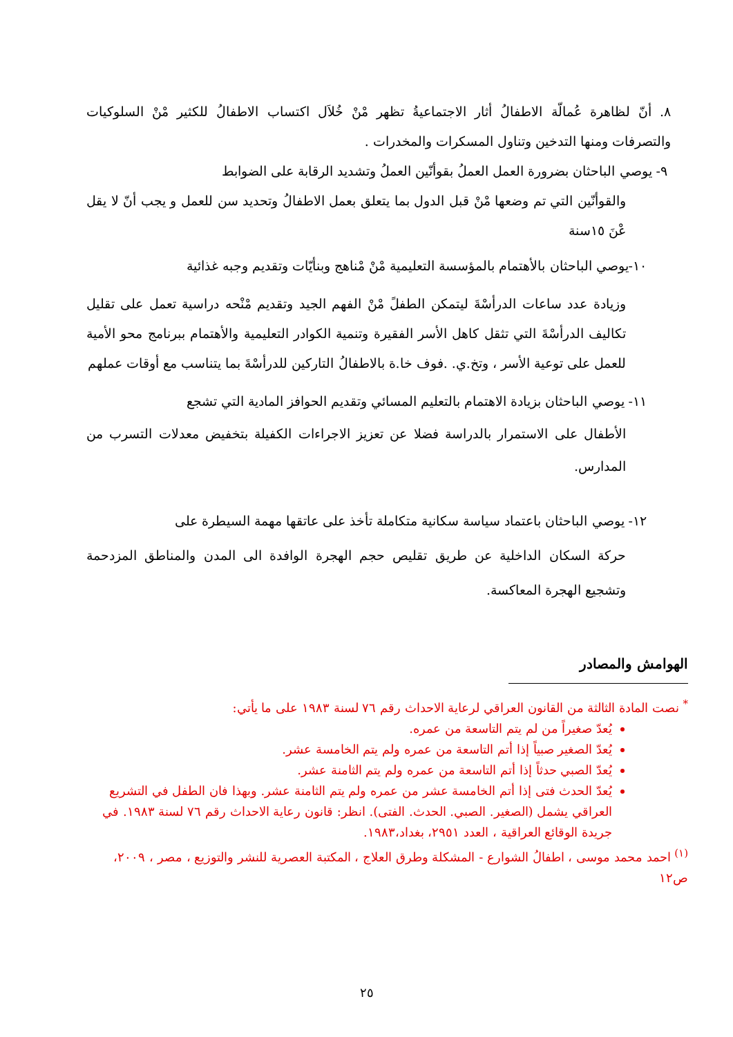٨. أنّ لظاهرة عُمالّة الاطفالُ أثار الاجتماعيةُ تظهر مْنْ خُلاَل اكتساب الاطفالُ للكثير مْنْ السلوكيات والتصرفات ومنها التدخين وتناول المسكرات والمخدرات .
٩- يوصي الباحثان بضرورة العمل العملُ بقوأنّين العملُ وتشديد الرقابة على الضوابط
والقوأنّين التي تم وضعها مْنْ قبل الدول بما يتعلق بعمل الاطفالُ وتحديد سن للعمل و يجب أنّ لا يقل عْنَ ١٥سنة
١٠-يوصي الباحثان بالأهتمام بالمؤسسة التعليمية مْنْ مْناهج وبنأيّات وتقديم وجبه غذائية
وزيادة عدد ساعات الدرأسْةَ ليتمكن الطفلً مْنْ الفهم الجيد وتقديم مْنْحه دراسية تعمل على تقليل تكاليف الدرأسْةَ التي تثقل كاهل الأسر الفقيرة وتنمية الكوادر التعليمية والأهتمام ببرنامج محو الأمية للعمل على توعية الأسر ، وتخ.ي. .فوف خا.ة بالاطفالُ التاركين للدرأسْةَ بما يتناسب مع أوقات عملهم
١١- يوصي الباحثان بزيادة الاهتمام بالتعليم المسائي وتقديم الحوافز المادية التي تشجع
الأطفال على الاستمرار بالدراسة فضلا عن تعزيز الاجراءات الكفيلة بتخفيض معدلات التسرب من المدارس.
١٢- يوصي الباحثان باعتماد سياسة سكانية متكاملة تأخذ على عاتقها مهمة السيطرة على
حركة السكان الداخلية عن طريق تقليص حجم الهجرة الوافدة الى المدن والمناطق المزدحمة وتشجيع الهجرة المعاكسة.
الهوامش والمصادر
<sup>*</sup> نصت المادة الثالثة من القانون العراقي لرعاية الاحداث رقم ٧٦ لسنة ١٩٨٣ على ما يأتي:
يُعدّ صغيراً من لم يتم التاسعة من عمره.
يُعدّ الصغير صبياً إذا أتم التاسعة من عمره ولم يتم الخامسة عشر.
يُعدّ الصبي حدثاً إذا أتم التاسعة من عمره ولم يتم الثامنة عشر.
يُعدّ الحدث فتى إذا أتم الخامسة عشر من عمره ولم يتم الثامنة عشر. وبهذا فان الطفل في التشريع العراقي يشمل (الصغير. الصبي. الحدث. الفتى). انظر: قانون رعاية الاحداث رقم ٧٦ لسنة ١٩٨٣. في جريدة الوقائع العراقية ، العدد ٢٩٥١، بغداد،١٩٨٣.
<sup>(١)</sup> احمد محمد موسى ، اطفالُ الشوارع - المشكلة وطرق العلاج ، المكتبة العصرية للنشر والتوزيع ، مصر ، ٢٠٠٩، ص١٢
٢٥